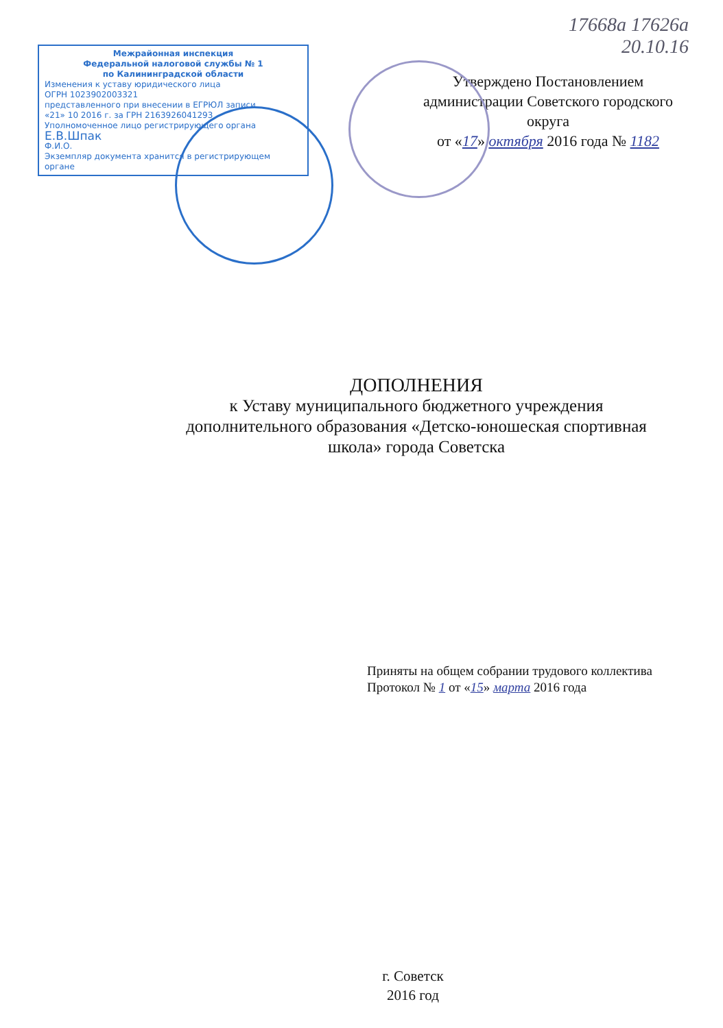Межрайонная инспекция
Федеральной налоговой службы № 1
по Калининградской области
Изменения к уставу юридического лица
ОГРН 1023902003321
представленного при внесении в ЕГРЮЛ записи
«21» 10 2016 г. за ГРН 2163926041293
Уполномоченное лицо регистрирующего органа
Е.В.Шпак
Ф.И.О.
Экземпляр документа хранится в регистрирующем органе
17668а 17626а
20.10.16
Утверждено Постановлением
администрации Советского городского
округа
от «17» октября 2016 года № 1182
ДОПОЛНЕНИЯ
к Уставу муниципального бюджетного учреждения
дополнительного образования «Детско-юношеская спортивная
школа» города Советска
Приняты на общем собрании трудового коллектива
Протокол № 1 от «15» марта 2016 года
г. Советск
2016 год